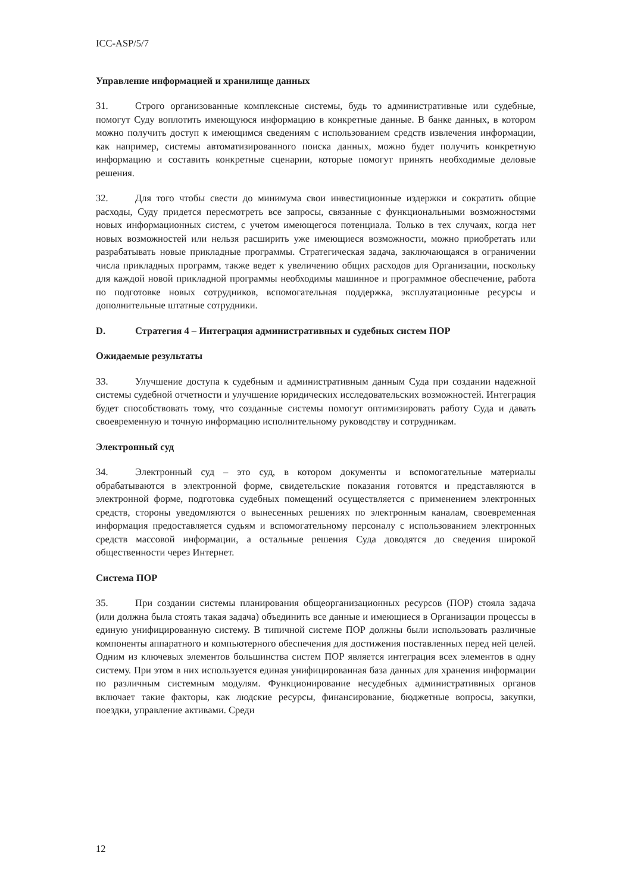ICC-ASP/5/7
Управление информацией и хранилище данных
31. Строго организованные комплексные системы, будь то административные или судебные, помогут Суду воплотить имеющуюся информацию в конкретные данные. В банке данных, в котором можно получить доступ к имеющимся сведениям с использованием средств извлечения информации, как например, системы автоматизированного поиска данных, можно будет получить конкретную информацию и составить конкретные сценарии, которые помогут принять необходимые деловые решения.
32. Для того чтобы свести до минимума свои инвестиционные издержки и сократить общие расходы, Суду придется пересмотреть все запросы, связанные с функциональными возможностями новых информационных систем, с учетом имеющегося потенциала. Только в тех случаях, когда нет новых возможностей или нельзя расширить уже имеющиеся возможности, можно приобретать или разрабатывать новые прикладные программы. Стратегическая задача, заключающаяся в ограничении числа прикладных программ, также ведет к увеличению общих расходов для Организации, поскольку для каждой новой прикладной программы необходимы машинное и программное обеспечение, работа по подготовке новых сотрудников, вспомогательная поддержка, эксплуатационные ресурсы и дополнительные штатные сотрудники.
D. Стратегия 4 – Интеграция административных и судебных систем ПОР
Ожидаемые результаты
33. Улучшение доступа к судебным и административным данным Суда при создании надежной системы судебной отчетности и улучшение юридических исследовательских возможностей. Интеграция будет способствовать тому, что созданные системы помогут оптимизировать работу Суда и давать своевременную и точную информацию исполнительному руководству и сотрудникам.
Электронный суд
34. Электронный суд – это суд, в котором документы и вспомогательные материалы обрабатываются в электронной форме, свидетельские показания готовятся и представляются в электронной форме, подготовка судебных помещений осуществляется с применением электронных средств, стороны уведомляются о вынесенных решениях по электронным каналам, своевременная информация предоставляется судьям и вспомогательному персоналу с использованием электронных средств массовой информации, а остальные решения Суда доводятся до сведения широкой общественности через Интернет.
Система ПОР
35. При создании системы планирования общеорганизационных ресурсов (ПОР) стояла задача (или должна была стоять такая задача) объединить все данные и имеющиеся в Организации процессы в единую унифицированную систему. В типичной системе ПОР должны были использовать различные компоненты аппаратного и компьютерного обеспечения для достижения поставленных перед ней целей. Одним из ключевых элементов большинства систем ПОР является интеграция всех элементов в одну систему. При этом в них используется единая унифицированная база данных для хранения информации по различным системным модулям. Функционирование несудебных административных органов включает такие факторы, как людские ресурсы, финансирование, бюджетные вопросы, закупки, поездки, управление активами. Среди
12